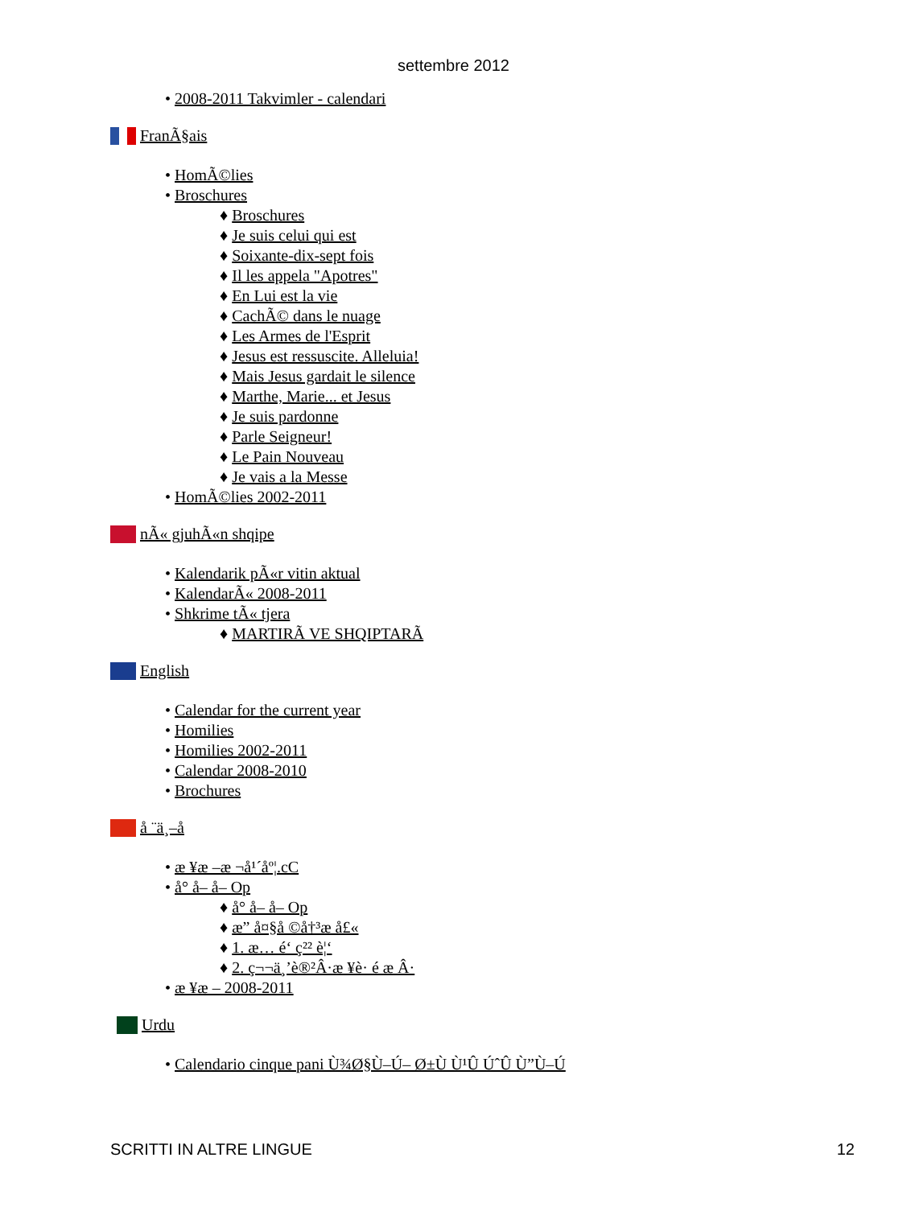settembre 2012
• 2008-2011 Takvimler - calendari
FranÃ§ais
• HomÃ©lies
• Broschures
♦ Broschures
♦ Je suis celui qui est
♦ Soixante-dix-sept fois
♦ Il les appela "Apotres"
♦ En Lui est la vie
♦ CachÃ© dans le nuage
♦ Les Armes de l'Esprit
♦ Jesus est ressuscite. Alleluia!
♦ Mais Jesus gardait le silence
♦ Marthe, Marie... et Jesus
♦ Je suis pardonne
♦ Parle Seigneur!
♦ Le Pain Nouveau
♦ Je vais a la Messe
• HomÃ©lies 2002-2011
nÃ« gjuhÃ«n shqipe
• Kalendarik pÃ«r vitin aktual
• KalendarÃ« 2008-2011
• Shkrime tÃ« tjera
♦ MARTIRÃ VE SHQIPTARÃ
English
• Calendar for the current year
• Homilies
• Homilies 2002-2011
• Calendar 2008-2010
• Brochures
å ¨ä¸–å
• æ ¥æ –æ ¬å¹´åº¦.cC
• å° å– å– Op
♦ å° å– å– Op
♦ æ” å¤§å ©å†³æ å£«
♦ 1. æ… é‘ ç²² è¦‘
♦ 2. ç¬¬ä¸’è®²Â·æ ¥è· é æ Â·
• æ ¥æ – 2008-2011
Urdu
• Calendario cinque pani Ù¾Ø§Ù–Ú– Ø±Ù Ù¹Û ÚˆÛ Ù”Ù–Ú
SCRITTI IN ALTRE LINGUE 12